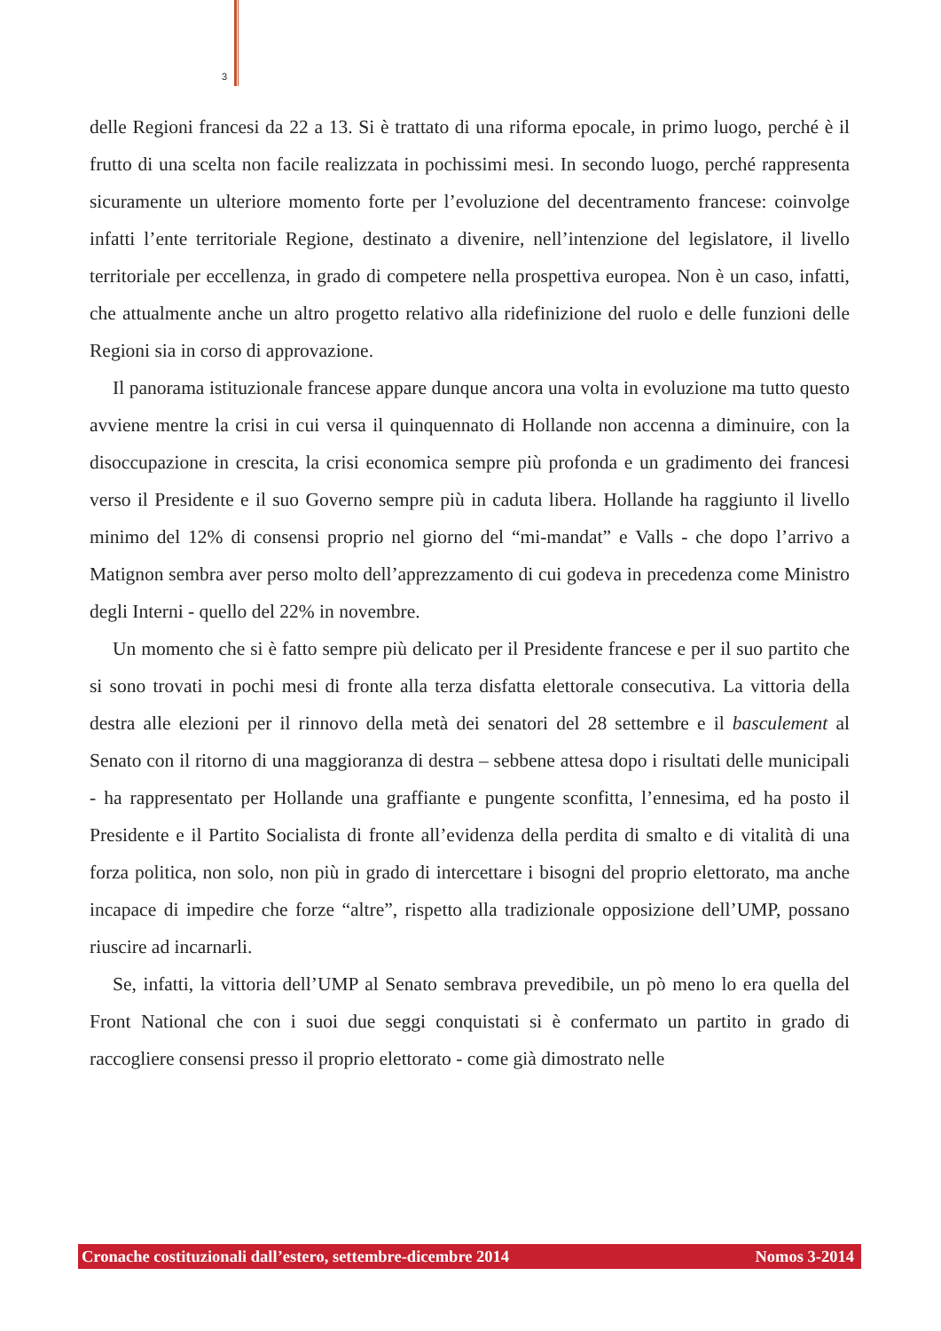3
delle Regioni francesi da 22 a 13. Si è trattato di una riforma epocale, in primo luogo, perché è il frutto di una scelta non facile realizzata in pochissimi mesi. In secondo luogo, perché rappresenta sicuramente un ulteriore momento forte per l’evoluzione del decentramento francese: coinvolge infatti l’ente territoriale Regione, destinato a divenire, nell’intenzione del legislatore, il livello territoriale per eccellenza, in grado di competere nella prospettiva europea. Non è un caso, infatti, che attualmente anche un altro progetto relativo alla ridefinizione del ruolo e delle funzioni delle Regioni sia in corso di approvazione.
Il panorama istituzionale francese appare dunque ancora una volta in evoluzione ma tutto questo avviene mentre la crisi in cui versa il quinquennato di Hollande non accenna a diminuire, con la disoccupazione in crescita, la crisi economica sempre più profonda e un gradimento dei francesi verso il Presidente e il suo Governo sempre più in caduta libera. Hollande ha raggiunto il livello minimo del 12% di consensi proprio nel giorno del “mi-mandat” e Valls - che dopo l’arrivo a Matignon sembra aver perso molto dell’apprezzamento di cui godeva in precedenza come Ministro degli Interni - quello del 22% in novembre.
Un momento che si è fatto sempre più delicato per il Presidente francese e per il suo partito che si sono trovati in pochi mesi di fronte alla terza disfatta elettorale consecutiva. La vittoria della destra alle elezioni per il rinnovo della metà dei senatori del 28 settembre e il basculement al Senato con il ritorno di una maggioranza di destra – sebbene attesa dopo i risultati delle municipali - ha rappresentato per Hollande una graffiante e pungente sconfitta, l’ennesima, ed ha posto il Presidente e il Partito Socialista di fronte all’evidenza della perdita di smalto e di vitalità di una forza politica, non solo, non più in grado di intercettare i bisogni del proprio elettorato, ma anche incapace di impedire che forze “altre”, rispetto alla tradizionale opposizione dell’UMP, possano riuscire ad incarnarli.
Se, infatti, la vittoria dell’UMP al Senato sembrava prevedibile, un pò meno lo era quella del Front National che con i suoi due seggi conquistati si è confermato un partito in grado di raccogliere consensi presso il proprio elettorato - come già dimostrato nelle
Cronache costituzionali dall’estero, settembre-dicembre 2014 Nomos 3-2014